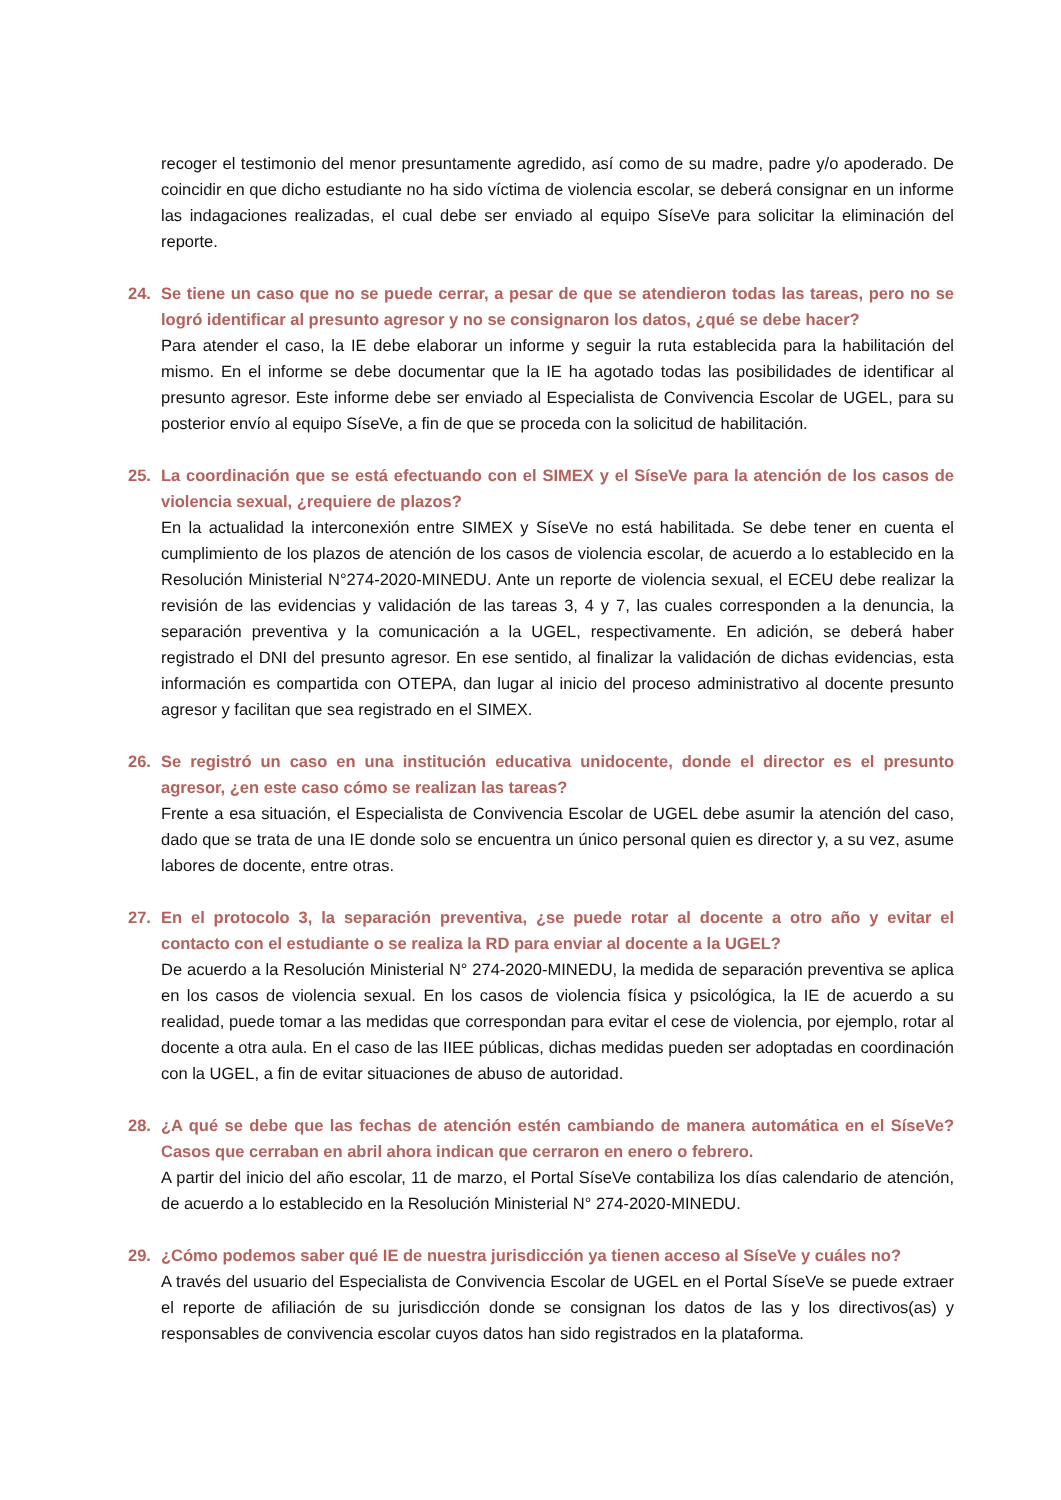recoger el testimonio del menor presuntamente agredido, así como de su madre, padre y/o apoderado. De coincidir en que dicho estudiante no ha sido víctima de violencia escolar, se deberá consignar en un informe las indagaciones realizadas, el cual debe ser enviado al equipo SíseVe para solicitar la eliminación del reporte.
24. Se tiene un caso que no se puede cerrar, a pesar de que se atendieron todas las tareas, pero no se logró identificar al presunto agresor y no se consignaron los datos, ¿qué se debe hacer?
Para atender el caso, la IE debe elaborar un informe y seguir la ruta establecida para la habilitación del mismo. En el informe se debe documentar que la IE ha agotado todas las posibilidades de identificar al presunto agresor. Este informe debe ser enviado al Especialista de Convivencia Escolar de UGEL, para su posterior envío al equipo SíseVe, a fin de que se proceda con la solicitud de habilitación.
25. La coordinación que se está efectuando con el SIMEX y el SíseVe para la atención de los casos de violencia sexual, ¿requiere de plazos?
En la actualidad la interconexión entre SIMEX y SíseVe no está habilitada. Se debe tener en cuenta el cumplimiento de los plazos de atención de los casos de violencia escolar, de acuerdo a lo establecido en la Resolución Ministerial N°274-2020-MINEDU. Ante un reporte de violencia sexual, el ECEU debe realizar la revisión de las evidencias y validación de las tareas 3, 4 y 7, las cuales corresponden a la denuncia, la separación preventiva y la comunicación a la UGEL, respectivamente. En adición, se deberá haber registrado el DNI del presunto agresor. En ese sentido, al finalizar la validación de dichas evidencias, esta información es compartida con OTEPA, dan lugar al inicio del proceso administrativo al docente presunto agresor y facilitan que sea registrado en el SIMEX.
26. Se registró un caso en una institución educativa unidocente, donde el director es el presunto agresor, ¿en este caso cómo se realizan las tareas?
Frente a esa situación, el Especialista de Convivencia Escolar de UGEL debe asumir la atención del caso, dado que se trata de una IE donde solo se encuentra un único personal quien es director y, a su vez, asume labores de docente, entre otras.
27. En el protocolo 3, la separación preventiva, ¿se puede rotar al docente a otro año y evitar el contacto con el estudiante o se realiza la RD para enviar al docente a la UGEL?
De acuerdo a la Resolución Ministerial N° 274-2020-MINEDU, la medida de separación preventiva se aplica en los casos de violencia sexual. En los casos de violencia física y psicológica, la IE de acuerdo a su realidad, puede tomar a las medidas que correspondan para evitar el cese de violencia, por ejemplo, rotar al docente a otra aula. En el caso de las IIEE públicas, dichas medidas pueden ser adoptadas en coordinación con la UGEL, a fin de evitar situaciones de abuso de autoridad.
28. ¿A qué se debe que las fechas de atención estén cambiando de manera automática en el SíseVe? Casos que cerraban en abril ahora indican que cerraron en enero o febrero.
A partir del inicio del año escolar, 11 de marzo, el Portal SíseVe contabiliza los días calendario de atención, de acuerdo a lo establecido en la Resolución Ministerial N° 274-2020-MINEDU.
29. ¿Cómo podemos saber qué IE de nuestra jurisdicción ya tienen acceso al SíseVe y cuáles no?
A través del usuario del Especialista de Convivencia Escolar de UGEL en el Portal SíseVe se puede extraer el reporte de afiliación de su jurisdicción donde se consignan los datos de las y los directivos(as) y responsables de convivencia escolar cuyos datos han sido registrados en la plataforma.